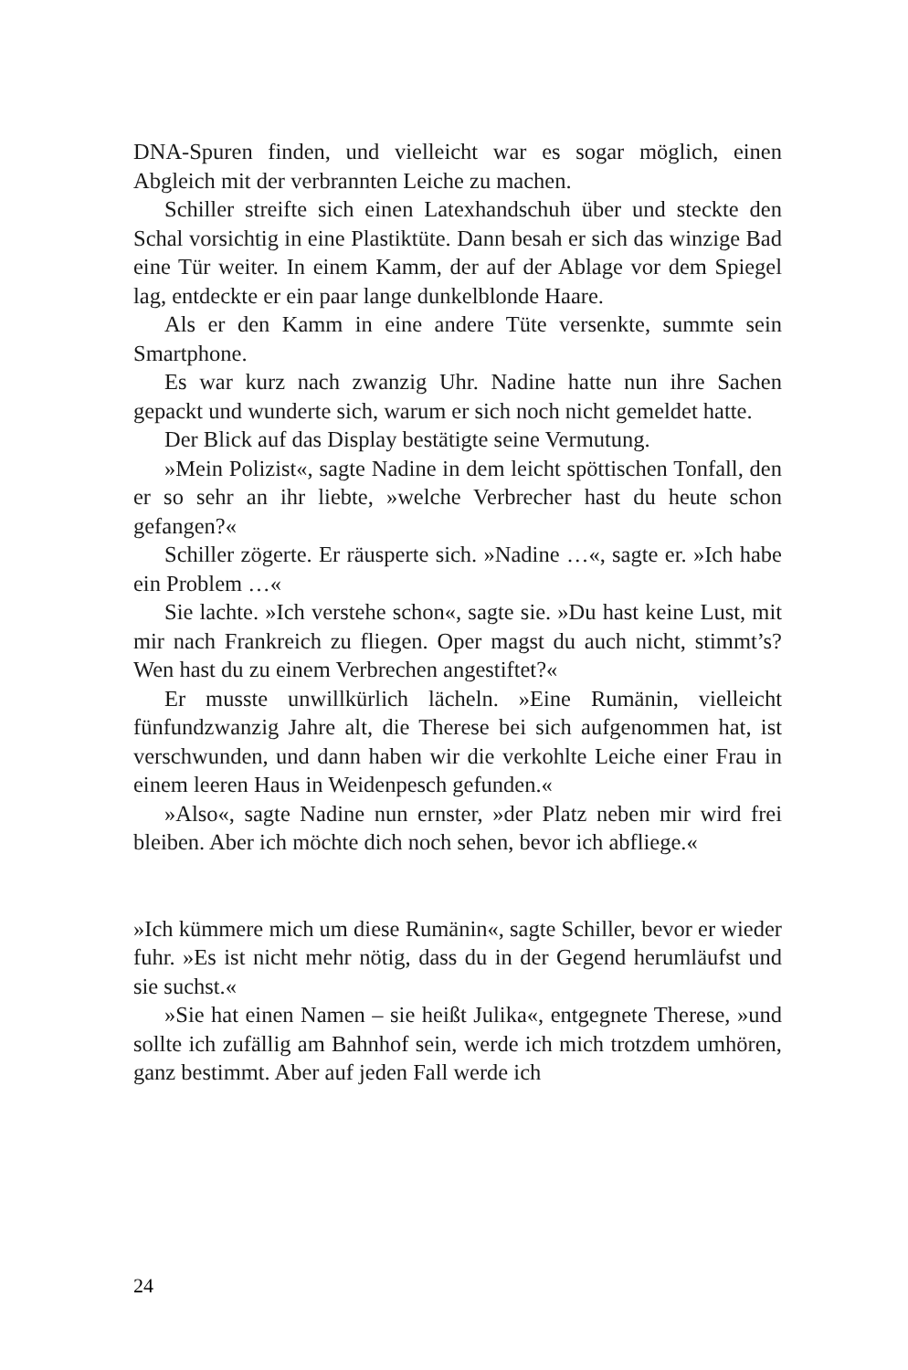DNA-Spuren finden, und vielleicht war es sogar möglich, einen Abgleich mit der verbrannten Leiche zu machen.
Schiller streifte sich einen Latexhandschuh über und steckte den Schal vorsichtig in eine Plastiktüte. Dann besah er sich das winzige Bad eine Tür weiter. In einem Kamm, der auf der Ablage vor dem Spiegel lag, entdeckte er ein paar lange dunkelblonde Haare.
Als er den Kamm in eine andere Tüte versenkte, summte sein Smartphone.
Es war kurz nach zwanzig Uhr. Nadine hatte nun ihre Sachen gepackt und wunderte sich, warum er sich noch nicht gemeldet hatte.
Der Blick auf das Display bestätigte seine Vermutung.
»Mein Polizist«, sagte Nadine in dem leicht spöttischen Tonfall, den er so sehr an ihr liebte, »welche Verbrecher hast du heute schon gefangen?«
Schiller zögerte. Er räusperte sich. »Nadine …«, sagte er. »Ich habe ein Problem …«
Sie lachte. »Ich verstehe schon«, sagte sie. »Du hast keine Lust, mit mir nach Frankreich zu fliegen. Oper magst du auch nicht, stimmt’s? Wen hast du zu einem Verbrechen angestiftet?«
Er musste unwillkürlich lächeln. »Eine Rumänin, vielleicht fünfundzwanzig Jahre alt, die Therese bei sich aufgenommen hat, ist verschwunden, und dann haben wir die verkohlte Leiche einer Frau in einem leeren Haus in Weidenpesch gefunden.«
»Also«, sagte Nadine nun ernster, »der Platz neben mir wird frei bleiben. Aber ich möchte dich noch sehen, bevor ich abfliege.«
»Ich kümmere mich um diese Rumänin«, sagte Schiller, bevor er wieder fuhr. »Es ist nicht mehr nötig, dass du in der Gegend herumläufst und sie suchst.«
»Sie hat einen Namen – sie heißt Julika«, entgegnete Therese, »und sollte ich zufällig am Bahnhof sein, werde ich mich trotzdem umhören, ganz bestimmt. Aber auf jeden Fall werde ich
24